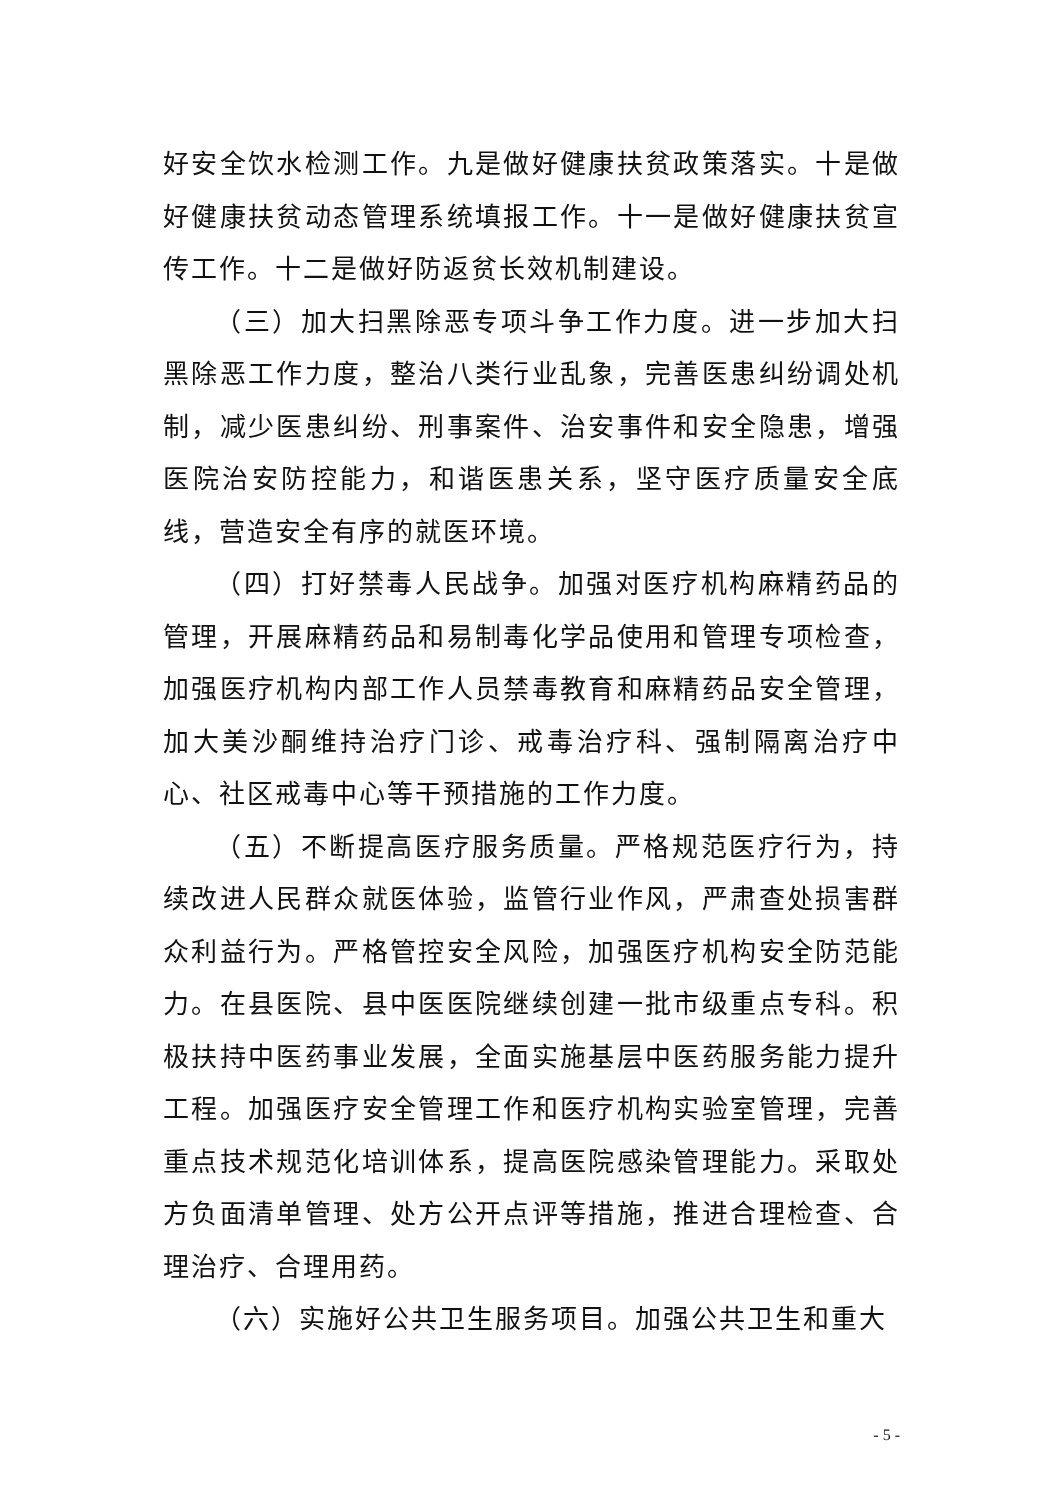好安全饮水检测工作。九是做好健康扶贫政策落实。十是做好健康扶贫动态管理系统填报工作。十一是做好健康扶贫宣传工作。十二是做好防返贫长效机制建设。
（三）加大扫黑除恶专项斗争工作力度。进一步加大扫黑除恶工作力度，整治八类行业乱象，完善医患纠纷调处机制，减少医患纠纷、刑事案件、治安事件和安全隐患，增强医院治安防控能力，和谐医患关系，坚守医疗质量安全底线，营造安全有序的就医环境。
（四）打好禁毒人民战争。加强对医疗机构麻精药品的管理，开展麻精药品和易制毒化学品使用和管理专项检查，加强医疗机构内部工作人员禁毒教育和麻精药品安全管理，加大美沙酮维持治疗门诊、戒毒治疗科、强制隔离治疗中心、社区戒毒中心等干预措施的工作力度。
（五）不断提高医疗服务质量。严格规范医疗行为，持续改进人民群众就医体验，监管行业作风，严肃查处损害群众利益行为。严格管控安全风险，加强医疗机构安全防范能力。在县医院、县中医医院继续创建一批市级重点专科。积极扶持中医药事业发展，全面实施基层中医药服务能力提升工程。加强医疗安全管理工作和医疗机构实验室管理，完善重点技术规范化培训体系，提高医院感染管理能力。采取处方负面清单管理、处方公开点评等措施，推进合理检查、合理治疗、合理用药。
（六）实施好公共卫生服务项目。加强公共卫生和重大
- 5 -